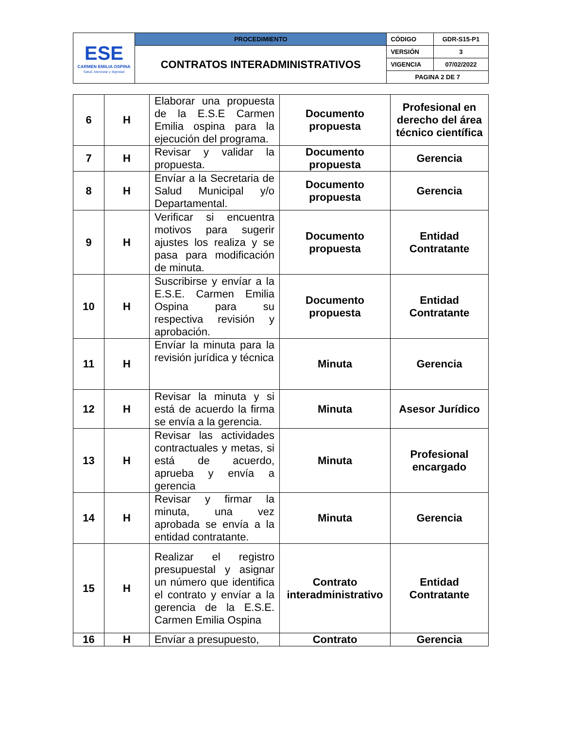| ESE CARMEN EMILIA OSPINA Salud, bienestar y dignidad | PROCEDIMIENTO | CÓDIGO | GDR-S15-P1 |
| | CONTRATOS INTERADMINISTRATIVOS | VERSIÓN | 3 |
| | | VIGENCIA | 07/02/2022 |
| | | PAGINA 2 DE 7 | |
| 6 | H | Elaborar una propuesta de la E.S.E Carmen Emilia ospina para la ejecución del programa. | Documento propuesta | Profesional en derecho del área técnico científica |
| 7 | H | Revisar y validar la propuesta. | Documento propuesta | Gerencia |
| 8 | H | Envíar a la Secretaria de Salud Municipal y/o Departamental. | Documento propuesta | Gerencia |
| 9 | H | Verificar si encuentra motivos para sugerir ajustes los realiza y se pasa para modificación de minuta. | Documento propuesta | Entidad Contratante |
| 10 | H | Suscribirse y envíar a la E.S.E. Carmen Emilia Ospina para su respectiva revisión y aprobación. | Documento propuesta | Entidad Contratante |
| 11 | H | Envíar la minuta para la revisión jurídica y técnica | Minuta | Gerencia |
| 12 | H | Revisar la minuta y si está de acuerdo la firma se envía a la gerencia. | Minuta | Asesor Jurídico |
| 13 | H | Revisar las actividades contractuales y metas, si está de acuerdo, aprueba y envía a gerencia | Minuta | Profesional encargado |
| 14 | H | Revisar y firmar la minuta, una vez aprobada se envía a la entidad contratante. | Minuta | Gerencia |
| 15 | H | Realizar el registro presupuestal y asignar un número que identifica el contrato y envíar a la gerencia de la E.S.E. Carmen Emilia Ospina | Contrato interadministrativo | Entidad Contratante |
| 16 | H | Envíar a presupuesto, | Contrato | Gerencia |